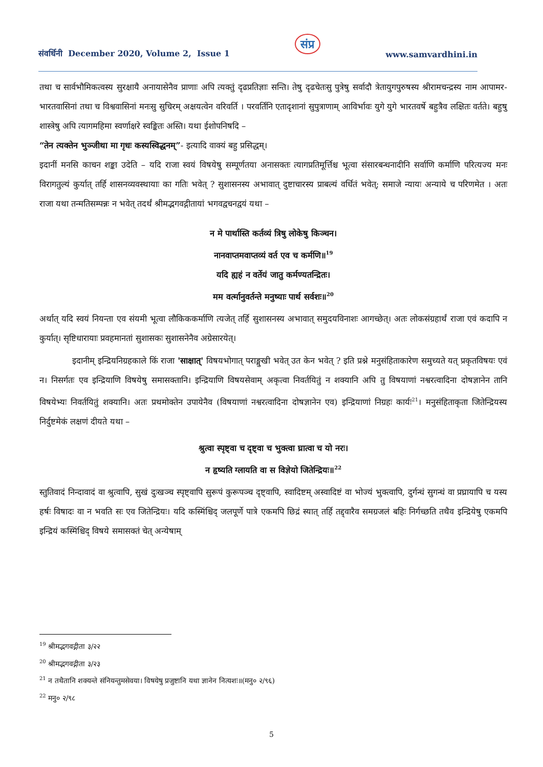संवर्धिनी December 2020, Volume 2, Issue 1 संप्र www.samvardhini.in
तथा च सार्वभौमिकत्वस्य सुरक्षायै अनायासेनैव प्राणाः अपि त्यक्तुं दृढप्रतिज्ञाः सन्ति। तेषु दृढचेतःसु पुत्रेषु सर्वादौ त्रेतायुगपुरुषस्य श्रीरामचन्द्रस्य नाम आपामर-भारतवासिनां तथा च विश्ववासिनां मनःसु सुचिरम् अक्षयत्वेन वरिवर्ति । परवर्तिनि एतादृशानां सुपुत्राणाम् आविर्भावः युगे युगे भारतवर्षे बहुत्रैव लक्षितः वर्तते। बहुषु शास्त्रेषु अपि त्यागमहिमा स्वर्णाक्षरे स्वङ्कितः अस्ति। यथा ईशोपनिषदि –
“तेन त्यक्तेन भुञ्जीथा मा गृधः कस्यस्विद्धनम्”- इत्यादि वाक्यं बहु प्रसिद्धम्।
इदानीं मनसि काचन शङ्का उदेति – यदि राजा स्वयं विषयेषु सम्पूर्णतया अनासक्तः त्यागप्रतिमूर्त्तिश्च भूत्वा संसारबन्धनादीनि सर्वाणि कर्माणि परित्यज्य मनः विरागतुल्यं कुर्यात् तर्हि शासनव्यवस्थायाः का गतिः भवेत् ? सुशासनस्य अभावात् दुष्टाचारस्य प्राबल्यं वर्धितं भवेत्; समाजे न्यायः अन्याये च परिणमेत । अतः राजा यथा तन्मतिसम्पन्नः न भवेत् तदर्थं श्रीमद्भगवद्गीतायां भगवद्वचनद्वयं यथा –
न मे पार्थास्ति कर्तव्यं त्रिषु लोकेषु किञ्चन।
नानवाप्तमवाप्तव्यं वर्त एव च कर्मणि॥<sup>19</sup>
यदि ह्यहं न वर्तेयं जातु कर्मण्यतन्द्रितः।
मम वर्त्मानुवर्तन्ते मनुष्याः पार्थ सर्वशः॥<sup>20</sup>
अर्थात् यदि स्वयं नियन्ता एव संयमी भूत्वा लौकिककर्माणि त्यजेत् तर्हि सुशासनस्य अभावात् समुदयविनाशः आगच्छेत्। अतः लोकसंग्रहार्थं राजा एवं कदापि न कुर्यात्। सृष्टिधारायाः प्रवहमानतां सुशासकः सुशासनेनैव अग्रेसारयेत्।
इदानीम् इन्द्रियनिग्रहकाले किं राजा 'साक्षात्' विषयभोगात् पराङ्मुखी भवेत् उत केन भवेत् ? इति प्रश्ने मनुसंहिताकारेण समुच्यते यत् प्रकृतविषयः एवं न। निसर्गतः एव इन्द्रियाणि विषयेषु समासक्तानि। इन्द्रियाणि विषयसेवाम् अकृत्वा निवर्तयितुं न शक्यानि अपि तु विषयाणां नश्वरत्वादिना दोषज्ञानेन तानि विषयेभ्यः निवर्तयितुं शक्यानि। अतः प्रथमोक्तेन उपायेनैव (विषयाणां नश्वरत्वादिना दोषज्ञानेन एव) इन्द्रियाणां निग्रहः कार्यः<sup>21</sup>। मनुसंहिताकृता जितेन्द्रियस्य निर्दुष्टमेकं लक्षणं दीयते यथा –
श्रुत्वा स्पृष्ट्वा च दृष्ट्वा च भुक्त्वा घ्रात्वा च यो नरः।
न हृष्यति ग्लायति वा स विज्ञेयो जितेन्द्रियः॥<sup>22</sup>
स्तुतिवादं निन्दावादं वा श्रुत्वापि, सुखं दुःखञ्च स्पृष्ट्वापि सुरूपं कुरूपञ्च दृष्ट्वापि, स्वादिष्टम् अस्वादिष्टं वा भोज्यं भुक्त्वापि, दुर्गन्धं सुगन्धं वा प्रघ्रायापि च यस्य हर्षः विषादः वा न भवति सः एव जितेन्द्रियः। यदि कस्मिंश्चिद् जलपूर्णे पात्रे एकमपि छिद्रं स्यात् तर्हि तद्द्वारैव समग्रजलं बहिः निर्गच्छति तथैव इन्द्रियेषु एकमपि इन्द्रियं कस्मिंश्चिद् विषये समासक्तं चेत् अन्येषाम्
<sup>19</sup> श्रीमद्भगवद्गीता ३/२२
<sup>20</sup> श्रीमद्भगवद्गीता ३/२३
<sup>21</sup> न तथैतानि शक्यन्ते संनियन्तुमसेवया। विषयेषु प्रजुष्टानि यथा ज्ञानेन नित्यशः॥(मनु० २/९६)
<sup>22</sup> मनु० २/९८
5